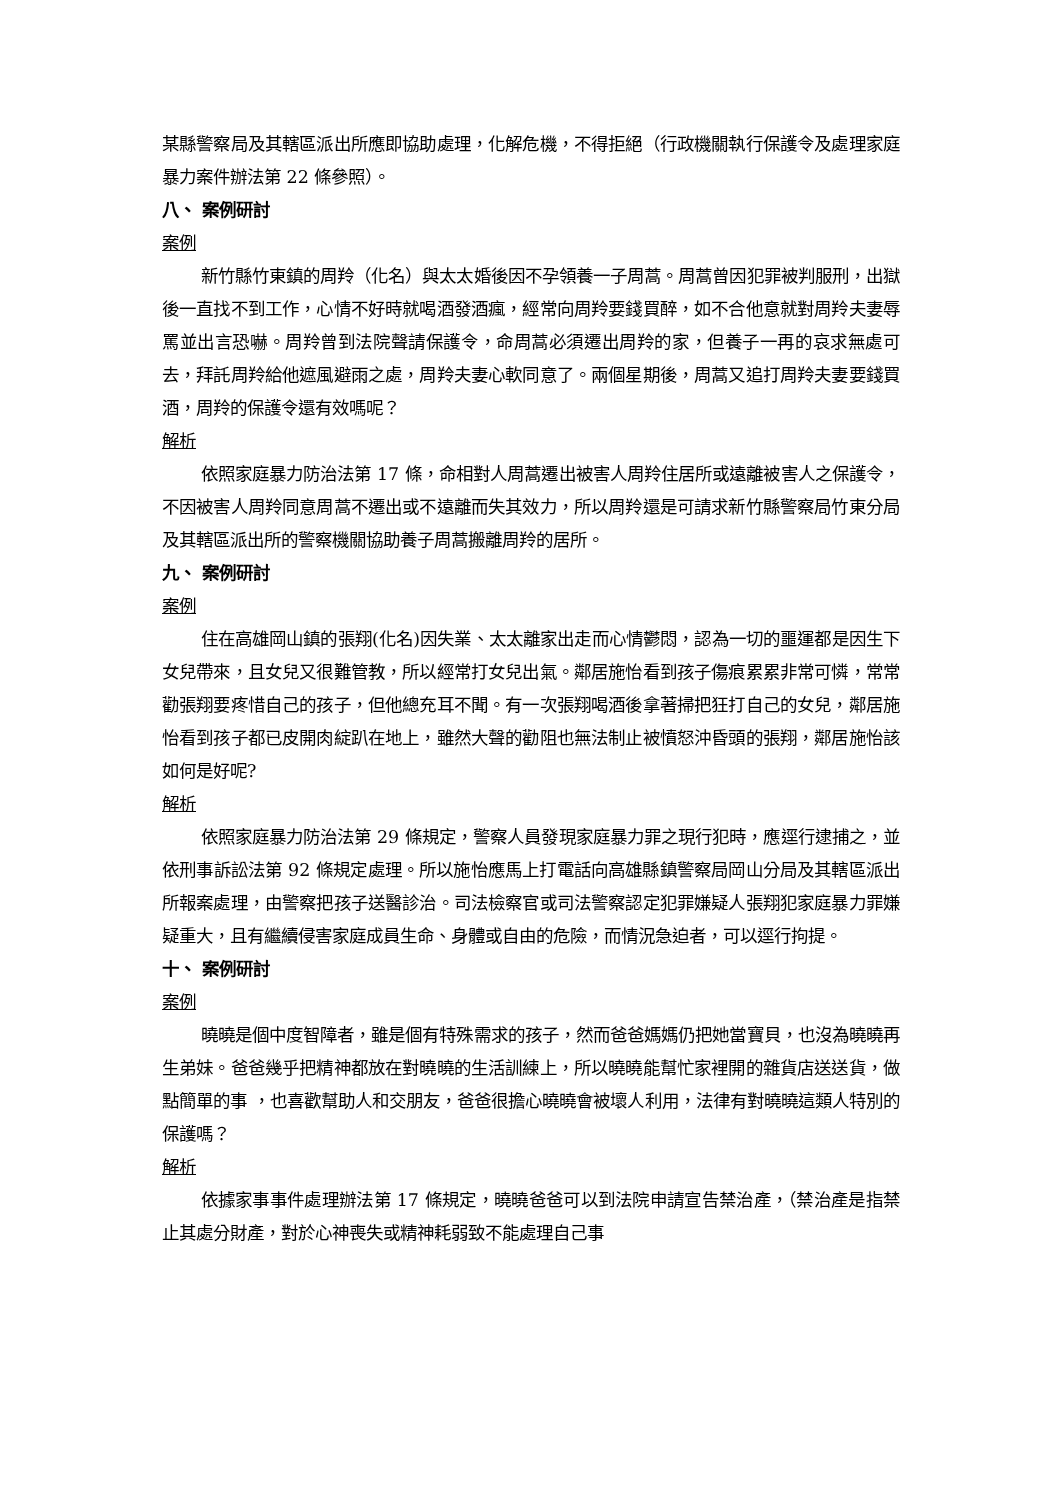某縣警察局及其轄區派出所應即協助處理，化解危機，不得拒絕（行政機關執行保護令及處理家庭暴力案件辦法第 22 條參照）。
八、 案例研討
案例
新竹縣竹東鎮的周羚（化名）與太太婚後因不孕領養一子周蒿。周蒿曾因犯罪被判服刑，出獄後一直找不到工作，心情不好時就喝酒發酒瘋，經常向周羚要錢買醉，如不合他意就對周羚夫妻辱罵並出言恐嚇。周羚曾到法院聲請保護令，命周蒿必須遷出周羚的家，但養子一再的哀求無處可去，拜託周羚給他遮風避雨之處，周羚夫妻心軟同意了。兩個星期後，周蒿又追打周羚夫妻要錢買酒，周羚的保護令還有效嗎呢？
解析
依照家庭暴力防治法第 17 條，命相對人周蒿遷出被害人周羚住居所或遠離被害人之保護令，不因被害人周羚同意周蒿不遷出或不遠離而失其效力，所以周羚還是可請求新竹縣警察局竹東分局及其轄區派出所的警察機關協助養子周蒿搬離周羚的居所。
九、 案例研討
案例
住在高雄岡山鎮的張翔(化名)因失業、太太離家出走而心情鬱悶，認為一切的噩運都是因生下女兒帶來，且女兒又很難管教，所以經常打女兒出氣。鄰居施怡看到孩子傷痕累累非常可憐，常常勸張翔要疼惜自己的孩子，但他總充耳不聞。有一次張翔喝酒後拿著掃把狂打自己的女兒，鄰居施怡看到孩子都已皮開肉綻趴在地上，雖然大聲的勸阻也無法制止被憤怒沖昏頭的張翔，鄰居施怡該如何是好呢?
解析
依照家庭暴力防治法第 29 條規定，警察人員發現家庭暴力罪之現行犯時，應逕行逮捕之，並依刑事訴訟法第 92 條規定處理。所以施怡應馬上打電話向高雄縣鎮警察局岡山分局及其轄區派出所報案處理，由警察把孩子送醫診治。司法檢察官或司法警察認定犯罪嫌疑人張翔犯家庭暴力罪嫌疑重大，且有繼續侵害家庭成員生命、身體或自由的危險，而情況急迫者，可以逕行拘提。
十、 案例研討
案例
曉曉是個中度智障者，雖是個有特殊需求的孩子，然而爸爸媽媽仍把她當寶貝，也沒為曉曉再生弟妹。爸爸幾乎把精神都放在對曉曉的生活訓練上，所以曉曉能幫忙家裡開的雜貨店送送貨，做點簡單的事 ，也喜歡幫助人和交朋友，爸爸很擔心曉曉會被壞人利用，法律有對曉曉這類人特別的保護嗎？
解析
依據家事事件處理辦法第 17 條規定，曉曉爸爸可以到法院申請宣告禁治產，（禁治產是指禁止其處分財產，對於心神喪失或精神耗弱致不能處理自己事